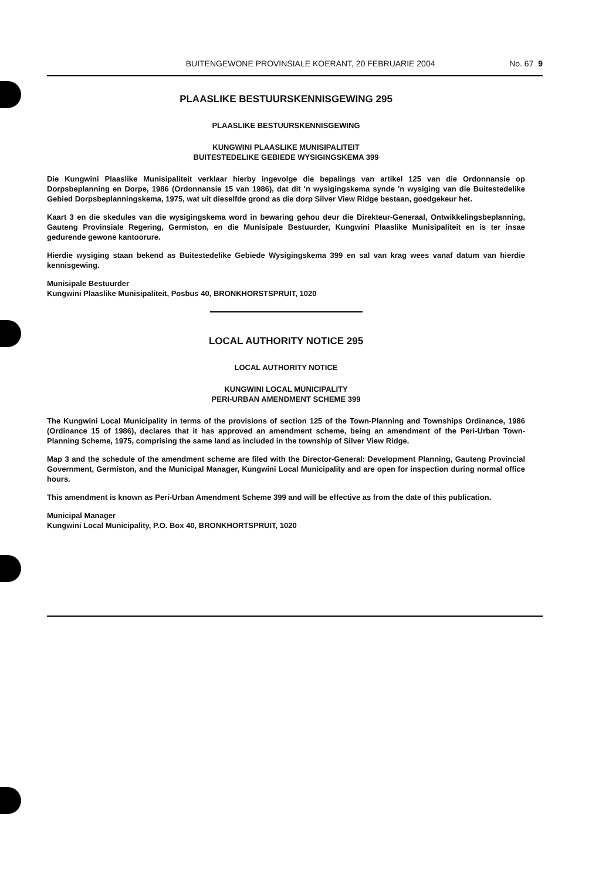BUITENGEWONE PROVINSIALE KOERANT, 20 FEBRUARIE 2004 No. 67 9
PLAASLIKE BESTUURSKENNISGEWING 295
PLAASLIKE BESTUURSKENNISGEWING
KUNGWINI PLAASLIKE MUNISIPALITEIT
BUITESTEDELIKE GEBIEDE WYSIGINGSKEMA 399
Die Kungwini Plaaslike Munisipaliteit verklaar hierby ingevolge die bepalings van artikel 125 van die Ordonnansie op Dorpsbeplanning en Dorpe, 1986 (Ordonnansie 15 van 1986), dat dit 'n wysigingskema synde 'n wysiging van die Buitestedelike Gebied Dorpsbeplanningskema, 1975, wat uit dieselfde grond as die dorp Silver View Ridge bestaan, goedgekeur het.
Kaart 3 en die skedules van die wysigingskema word in bewaring gehou deur die Direkteur-Generaal, Ontwikkelingsbeplanning, Gauteng Provinsiale Regering, Germiston, en die Munisipale Bestuurder, Kungwini Plaaslike Munisipaliteit en is ter insae gedurende gewone kantoorure.
Hierdie wysiging staan bekend as Buitestedelike Gebiede Wysigingskema 399 en sal van krag wees vanaf datum van hierdie kennisgewing.
Munisipale Bestuurder
Kungwini Plaaslike Munisipaliteit, Posbus 40, BRONKHORSTSPRUIT, 1020
LOCAL AUTHORITY NOTICE 295
LOCAL AUTHORITY NOTICE
KUNGWINI LOCAL MUNICIPALITY
PERI-URBAN AMENDMENT SCHEME 399
The Kungwini Local Municipality in terms of the provisions of section 125 of the Town-Planning and Townships Ordinance, 1986 (Ordinance 15 of 1986), declares that it has approved an amendment scheme, being an amendment of the Peri-Urban Town-Planning Scheme, 1975, comprising the same land as included in the township of Silver View Ridge.
Map 3 and the schedule of the amendment scheme are filed with the Director-General: Development Planning, Gauteng Provincial Government, Germiston, and the Municipal Manager, Kungwini Local Municipality and are open for inspection during normal office hours.
This amendment is known as Peri-Urban Amendment Scheme 399 and will be effective as from the date of this publication.
Municipal Manager
Kungwini Local Municipality, P.O. Box 40, BRONKHORTSPRUIT, 1020